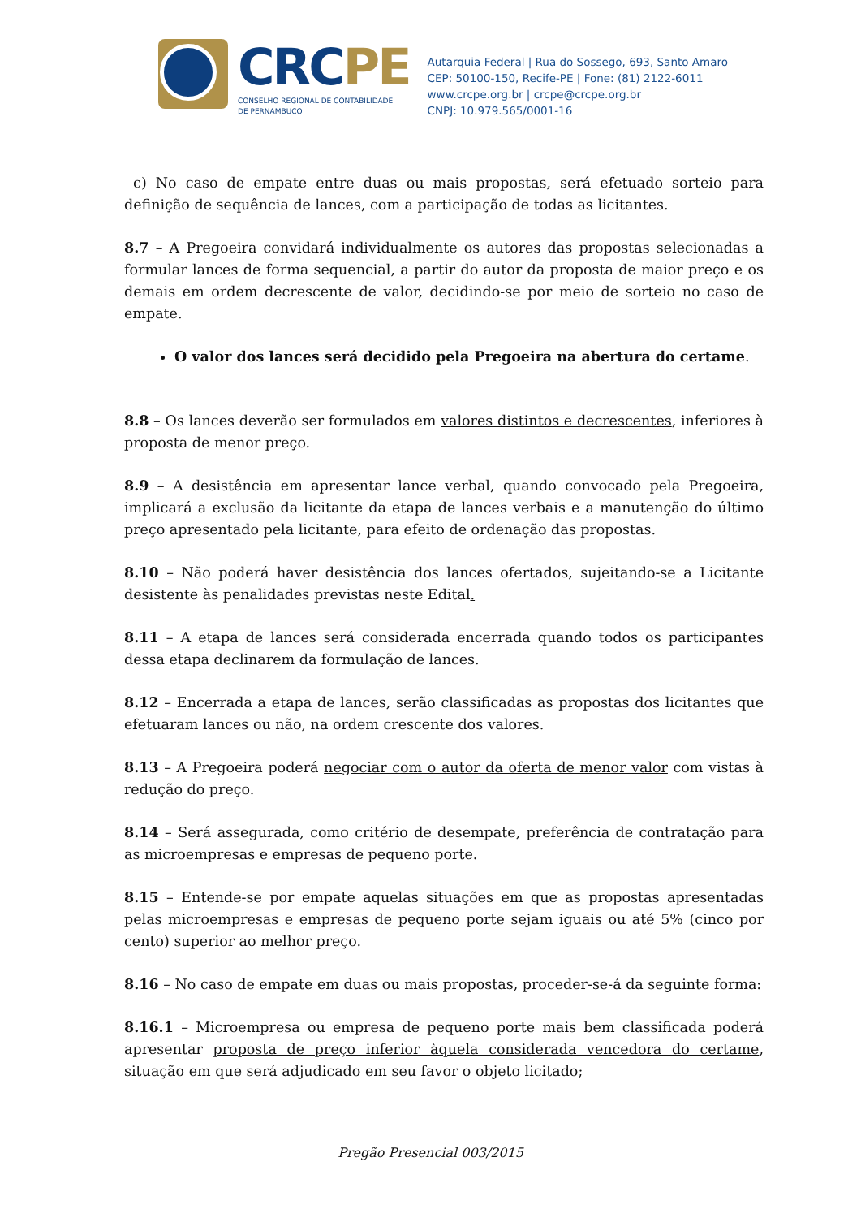CRCPE
CONSELHO REGIONAL DE CONTABILIDADE
DE PERNAMBUCO
Autarquia Federal | Rua do Sossego, 693, Santo Amaro
CEP: 50100-150, Recife-PE | Fone: (81) 2122-6011
www.crcpe.org.br | crcpe@crcpe.org.br
CNPJ: 10.979.565/0001-16
c) No caso de empate entre duas ou mais propostas, será efetuado sorteio para definição de sequência de lances, com a participação de todas as licitantes.
8.7 – A Pregoeira convidará individualmente os autores das propostas selecionadas a formular lances de forma sequencial, a partir do autor da proposta de maior preço e os demais em ordem decrescente de valor, decidindo-se por meio de sorteio no caso de empate.
O valor dos lances será decidido pela Pregoeira na abertura do certame.
8.8 – Os lances deverão ser formulados em valores distintos e decrescentes, inferiores à proposta de menor preço.
8.9 – A desistência em apresentar lance verbal, quando convocado pela Pregoeira, implicará a exclusão da licitante da etapa de lances verbais e a manutenção do último preço apresentado pela licitante, para efeito de ordenação das propostas.
8.10 – Não poderá haver desistência dos lances ofertados, sujeitando-se a Licitante desistente às penalidades previstas neste Edital.
8.11 – A etapa de lances será considerada encerrada quando todos os participantes dessa etapa declinarem da formulação de lances.
8.12 – Encerrada a etapa de lances, serão classificadas as propostas dos licitantes que efetuaram lances ou não, na ordem crescente dos valores.
8.13 – A Pregoeira poderá negociar com o autor da oferta de menor valor com vistas à redução do preço.
8.14 – Será assegurada, como critério de desempate, preferência de contratação para as microempresas e empresas de pequeno porte.
8.15 – Entende-se por empate aquelas situações em que as propostas apresentadas pelas microempresas e empresas de pequeno porte sejam iguais ou até 5% (cinco por cento) superior ao melhor preço.
8.16 – No caso de empate em duas ou mais propostas, proceder-se-á da seguinte forma:
8.16.1 – Microempresa ou empresa de pequeno porte mais bem classificada poderá apresentar proposta de preço inferior àquela considerada vencedora do certame, situação em que será adjudicado em seu favor o objeto licitado;
Pregão Presencial 003/2015